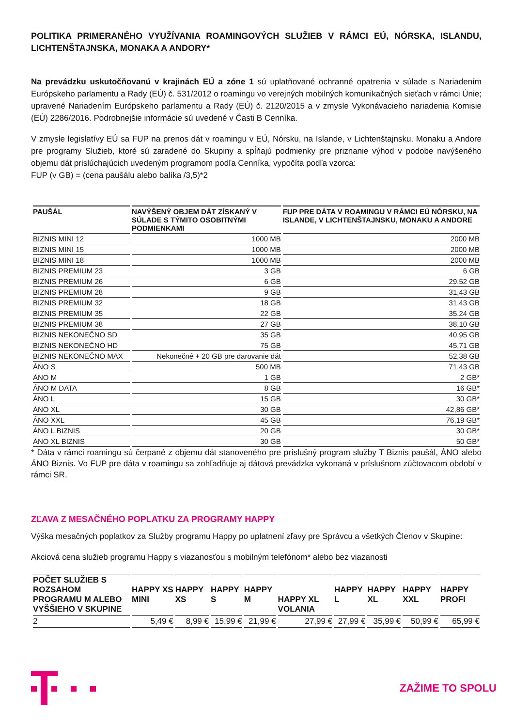POLITIKA PRIMERANÉHO VYUŽÍVANIA ROAMINGOVÝCH SLUŽIEB V RÁMCI EÚ, NÓRSKA, ISLANDU, LICHTENŠTAJNSKA, MONAKA A ANDORY*
Na prevádzku uskutočňovanú v krajinách EÚ a zóne 1 sú uplatňované ochranné opatrenia v súlade s Nariadením Európskeho parlamentu a Rady (EÚ) č. 531/2012 o roamingu vo verejných mobilných komunikačných sieťach v rámci Únie; upravené Nariadením Európskeho parlamentu a Rady (EÚ) č. 2120/2015 a v zmysle Vykonávacieho nariadenia Komisie (EÚ) 2286/2016. Podrobnejšie informácie sú uvedené v Časti B Cenníka.
V zmysle legislatívy EÚ sa FUP na prenos dát v roamingu v EÚ, Nórsku, na Islande, v Lichtenštajnsku, Monaku a Andore pre programy Služieb, ktoré sú zaradené do Skupiny a spĺňajú podmienky pre priznanie výhod v podobe navýšeného objemu dát prislúchajúcich uvedeným programom podľa Cenníka, vypočíta podľa vzorca:
FUP (v GB) = (cena paušálu alebo balíka /3,5)*2
| PAUŠÁL | NAVÝŠENÝ OBJEM DÁT ZÍSKANÝ V SÚLADE S TÝMITO OSOBITNÝMI PODMIENKAMI | FUP PRE DÁTA V ROAMINGU V RÁMCI EÚ NÓRSKU, NA ISLANDE, V LICHTENŠTAJNSKU, MONAKU A ANDORE |
| --- | --- | --- |
| BIZNIS MINI 12 | 1000 MB | 2000 MB |
| BIZNIS MINI 15 | 1000 MB | 2000 MB |
| BIZNIS MINI 18 | 1000 MB | 2000 MB |
| BIZNIS PREMIUM 23 | 3 GB | 6 GB |
| BIZNIS PREMIUM 26 | 6 GB | 29,52 GB |
| BIZNIS PREMIUM 28 | 9 GB | 31,43 GB |
| BIZNIS PREMIUM 32 | 18 GB | 31,43 GB |
| BIZNIS PREMIUM 35 | 22 GB | 35,24 GB |
| BIZNIS PREMIUM 38 | 27 GB | 38,10 GB |
| BIZNIS NEKONEČNO SD | 35 GB | 40,95 GB |
| BIZNIS NEKONEČNO HD | 75 GB | 45,71 GB |
| BIZNIS NEKONEČNO MAX | Nekonečné + 20 GB pre darovanie dát | 52,38 GB |
| ÁNO S | 500 MB | 71,43 GB |
| ÁNO M | 1 GB | 2 GB* |
| ÁNO M DATA | 8 GB | 16 GB* |
| ÁNO L | 15 GB | 30 GB* |
| ÁNO XL | 30 GB | 42,86 GB* |
| ÁNO XXL | 45 GB | 76,19 GB* |
| ÁNO L BIZNIS | 20 GB | 30 GB* |
| ÁNO XL BIZNIS | 30 GB | 50 GB* |
* Dáta v rámci roamingu sú čerpané z objemu dát stanoveného pre príslušný program služby T Biznis paušál, ÁNO alebo ÁNO Biznis. Vo FUP pre dáta v roamingu sa zohľadňuje aj dátová prevádzka vykonaná v príslušnom zúčtovacom období v rámci SR.
ZĽAVA Z MESAČNÉHO POPLATKU ZA PROGRAMY HAPPY
Výška mesačných poplatkov za Služby programu Happy po uplatnení zľavy pre Správcu a všetkých Členov v Skupine:
Akciová cena služieb programu Happy s viazanosťou s mobilným telefónom* alebo bez viazanosti
| POČET SLUŽIEB S ROZSAHOM PROGRAMU M ALEBO VYŠŠIEHO V SKUPINE | HAPPY XS MINI | HAPPY XS | HAPPY S | HAPPY M | HAPPY XL VOLANIA | HAPPY L | HAPPY XL | HAPPY XXL | HAPPY PROFI |
| --- | --- | --- | --- | --- | --- | --- | --- | --- | --- |
| 2 | 5,49 € | 8,99 € | 15,99 € | 21,99 € | 27,99 € | 27,99 € | 35,99 € | 50,99 € | 65,99 € |
ZAŽIME TO SPOLU